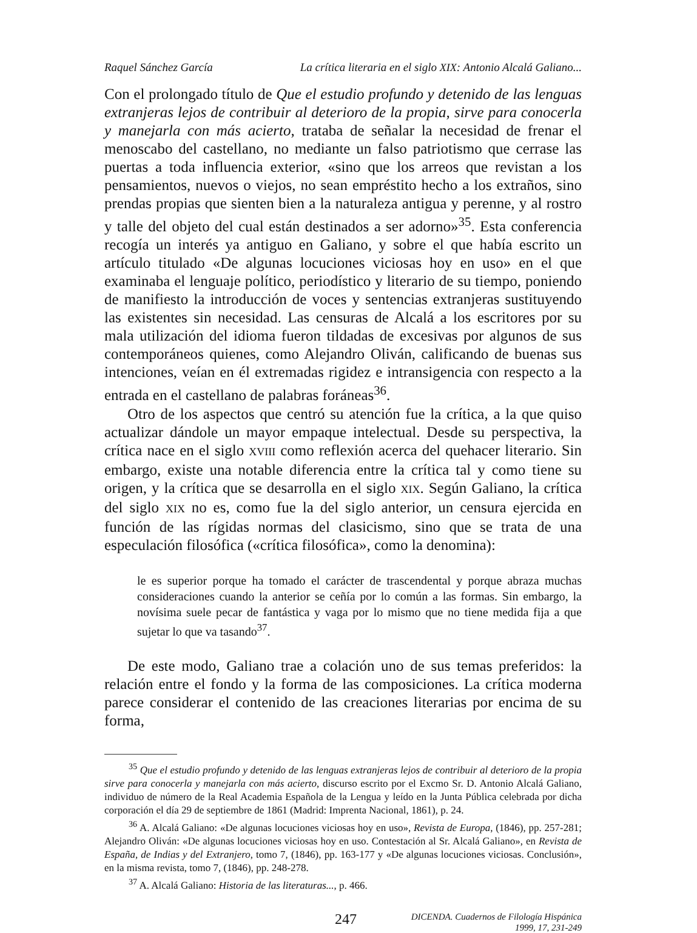Raquel Sánchez García La crítica literaria en el siglo XIX: Antonio Alcalá Galiano...
Con el prolongado título de Que el estudio profundo y detenido de las lenguas extranjeras lejos de contribuir al deterioro de la propia, sirve para conocerla y manejarla con más acierto, trataba de señalar la necesidad de frenar el menoscabo del castellano, no mediante un falso patriotismo que cerrase las puertas a toda influencia exterior, «sino que los arreos que revistan a los pensamientos, nuevos o viejos, no sean empréstito hecho a los extraños, sino prendas propias que sienten bien a la naturaleza antigua y perenne, y al rostro y talle del objeto del cual están destinados a ser adorno»<sup>35</sup>. Esta conferencia recogía un interés ya antiguo en Galiano, y sobre el que había escrito un artículo titulado «De algunas locuciones viciosas hoy en uso» en el que examinaba el lenguaje político, periodístico y literario de su tiempo, poniendo de manifiesto la introducción de voces y sentencias extranjeras sustituyendo las existentes sin necesidad. Las censuras de Alcalá a los escritores por su mala utilización del idioma fueron tildadas de excesivas por algunos de sus contemporáneos quienes, como Alejandro Oliván, calificando de buenas sus intenciones, veían en él extremadas rigidez e intransigencia con respecto a la entrada en el castellano de palabras foráneas<sup>36</sup>.
Otro de los aspectos que centró su atención fue la crítica, a la que quiso actualizar dándole un mayor empaque intelectual. Desde su perspectiva, la crítica nace en el siglo XVIII como reflexión acerca del quehacer literario. Sin embargo, existe una notable diferencia entre la crítica tal y como tiene su origen, y la crítica que se desarrolla en el siglo XIX. Según Galiano, la crítica del siglo XIX no es, como fue la del siglo anterior, un censura ejercida en función de las rígidas normas del clasicismo, sino que se trata de una especulación filosófica («crítica filosófica», como la denomina):
le es superior porque ha tomado el carácter de trascendental y porque abraza muchas consideraciones cuando la anterior se ceñía por lo común a las formas. Sin embargo, la novísima suele pecar de fantástica y vaga por lo mismo que no tiene medida fija a que sujetar lo que va tasando<sup>37</sup>.
De este modo, Galiano trae a colación uno de sus temas preferidos: la relación entre el fondo y la forma de las composiciones. La crítica moderna parece considerar el contenido de las creaciones literarias por encima de su forma,
<sup>35</sup> Que el estudio profundo y detenido de las lenguas extranjeras lejos de contribuir al deterioro de la propia sirve para conocerla y manejarla con más acierto, discurso escrito por el Excmo Sr. D. Antonio Alcalá Galiano, individuo de número de la Real Academia Española de la Lengua y leído en la Junta Pública celebrada por dicha corporación el día 29 de septiembre de 1861 (Madrid: Imprenta Nacional, 1861), p. 24.
<sup>36</sup> A. Alcalá Galiano: «De algunas locuciones viciosas hoy en uso», Revista de Europa, (1846), pp. 257-281; Alejandro Oliván: «De algunas locuciones viciosas hoy en uso. Contestación al Sr. Alcalá Galiano», en Revista de España, de Indias y del Extranjero, tomo 7, (1846), pp. 163-177 y «De algunas locuciones viciosas. Conclusión», en la misma revista, tomo 7, (1846), pp. 248-278.
<sup>37</sup> A. Alcalá Galiano: Historia de las literaturas..., p. 466.
247
DICENDA. Cuadernos de Filología Hispánica
1999, 17, 231-249